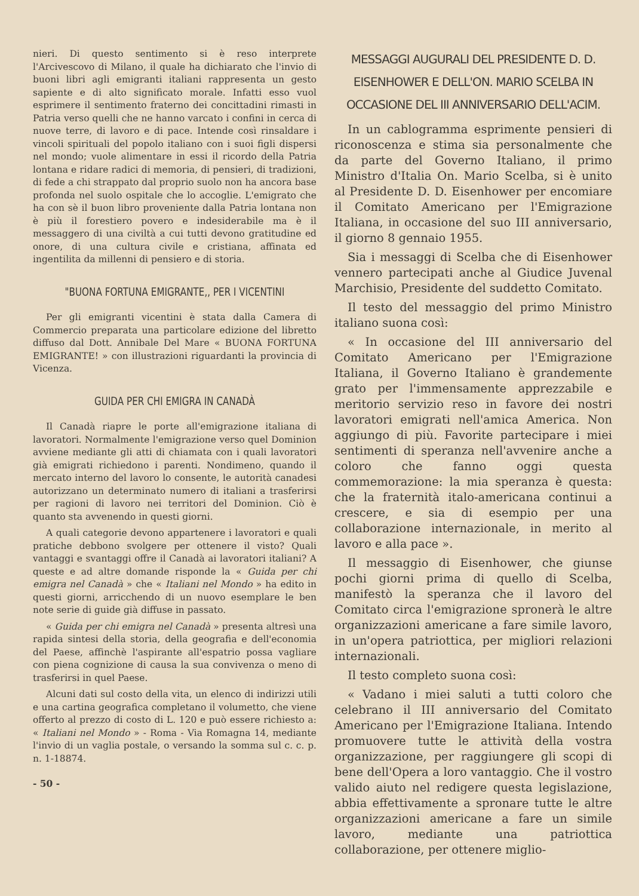nieri. Di questo sentimento si è reso interprete l'Arcivescovo di Milano, il quale ha dichiarato che l'invio di buoni libri agli emigranti italiani rappresenta un gesto sapiente e di alto significato morale. Infatti esso vuol esprimere il sentimento fraterno dei concittadini rimasti in Patria verso quelli che ne hanno varcato i confini in cerca di nuove terre, di lavoro e di pace. Intende così rinsaldare i vincoli spirituali del popolo italiano con i suoi figli dispersi nel mondo; vuole alimentare in essi il ricordo della Patria lontana e ridare radici di memoria, di pensieri, di tradizioni, di fede a chi strappato dal proprio suolo non ha ancora base profonda nel suolo ospitale che lo accoglie. L'emigrato che ha con sè il buon libro proveniente dalla Patria lontana non è più il forestiero povero e indesiderabile ma è il messaggero di una civiltà a cui tutti devono gratitudine ed onore, di una cultura civile e cristiana, affinata ed ingentilita da millenni di pensiero e di storia.
"BUONA FORTUNA EMIGRANTE,, PER I VICENTINI
Per gli emigranti vicentini è stata dalla Camera di Commercio preparata una particolare edizione del libretto diffuso dal Dott. Annibale Del Mare « BUONA FORTUNA EMIGRANTE! » con illustrazioni riguardanti la provincia di Vicenza.
GUIDA PER CHI EMIGRA IN CANADÀ
Il Canadà riapre le porte all'emigrazione italiana di lavoratori. Normalmente l'emigrazione verso quel Dominion avviene mediante gli atti di chiamata con i quali lavoratori già emigrati richiedono i parenti. Nondimeno, quando il mercato interno del lavoro lo consente, le autorità canadesi autorizzano un determinato numero di italiani a trasferirsi per ragioni di lavoro nei territori del Dominion. Ciò è quanto sta avvenendo in questi giorni.
A quali categorie devono appartenere i lavoratori e quali pratiche debbono svolgere per ottenere il visto? Quali vantaggi e svantaggi offre il Canadà ai lavoratori italiani? A queste e ad altre domande risponde la « Guida per chi emigra nel Canadà » che « Italiani nel Mondo » ha edito in questi giorni, arricchendo di un nuovo esemplare le ben note serie di guide già diffuse in passato.
« Guida per chi emigra nel Canadà » presenta altresì una rapida sintesi della storia, della geografia e dell'economia del Paese, affinchè l'aspirante all'espatrio possa vagliare con piena cognizione di causa la sua convivenza o meno di trasferirsi in quel Paese.
Alcuni dati sul costo della vita, un elenco di indirizzi utili e una cartina geografica completano il volumetto, che viene offerto al prezzo di costo di L. 120 e può essere richiesto a: « Italiani nel Mondo » - Roma - Via Romagna 14, mediante l'invio di un vaglia postale, o versando la somma sul c. c. p. n. 1-18874.
- 50 -
MESSAGGI AUGURALI DEL PRESIDENTE D. D. EISENHOWER E DELL'ON. MARIO SCELBA IN OCCASIONE DEL III ANNIVERSARIO DELL'ACIM.
In un cablogramma esprimente pensieri di riconoscenza e stima sia personalmente che da parte del Governo Italiano, il primo Ministro d'Italia On. Mario Scelba, si è unito al Presidente D. D. Eisenhower per encomiare il Comitato Americano per l'Emigrazione Italiana, in occasione del suo III anniversario, il giorno 8 gennaio 1955.
Sia i messaggi di Scelba che di Eisenhower vennero partecipati anche al Giudice Juvenal Marchisio, Presidente del suddetto Comitato.
Il testo del messaggio del primo Ministro italiano suona così:
« In occasione del III anniversario del Comitato Americano per l'Emigrazione Italiana, il Governo Italiano è grandemente grato per l'immensamente apprezzabile e meritorio servizio reso in favore dei nostri lavoratori emigrati nell'amica America. Non aggiungo di più. Favorite partecipare i miei sentimenti di speranza nell'avvenire anche a coloro che fanno oggi questa commemorazione: la mia speranza è questa: che la fraternità italo-americana continui a crescere, e sia di esempio per una collaborazione internazionale, in merito al lavoro e alla pace ».
Il messaggio di Eisenhower, che giunse pochi giorni prima di quello di Scelba, manifestò la speranza che il lavoro del Comitato circa l'emigrazione spronerà le altre organizzazioni americane a fare simile lavoro, in un'opera patriottica, per migliori relazioni internazionali.
Il testo completo suona così:
« Vadano i miei saluti a tutti coloro che celebrano il III anniversario del Comitato Americano per l'Emigrazione Italiana. Intendo promuovere tutte le attività della vostra organizzazione, per raggiungere gli scopi di bene dell'Opera a loro vantaggio. Che il vostro valido aiuto nel redigere questa legislazione, abbia effettivamente a spronare tutte le altre organizzazioni americane a fare un simile lavoro, mediante una patriottica collaborazione, per ottenere miglio-